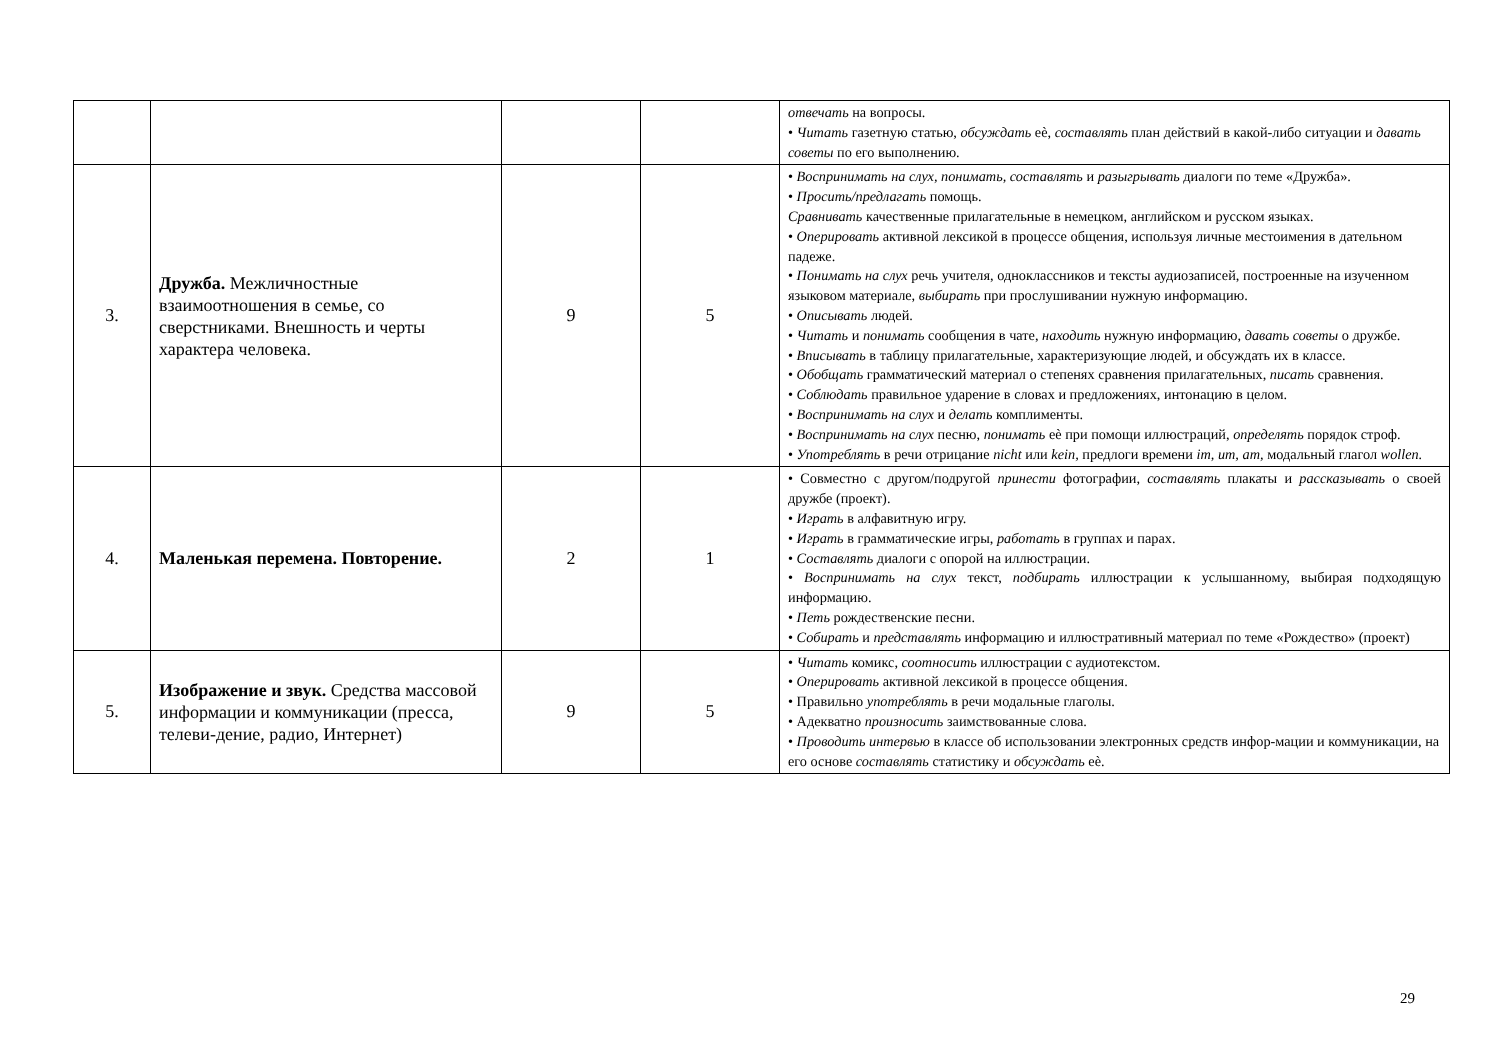| | | | | отвечать на вопросы. • Читать газетную статью, обсуждать еѐ, составлять план действий в какой-либо ситуации и давать советы по его выполнению. |
| 3. | Дружба. Межличностные взаимоотношения в семье, со сверстниками. Внешность и черты характера человека. | 9 | 5 | • Воспринимать на слух, понимать, составлять и разыгрывать диалоги по теме «Дружба». • Просить/предлагать помощь. Сравнивать качественные прилагательные в немецком, английском и русском языках. • Оперировать активной лексикой в процессе общения, используя личные местоимения в дательном падеже. • Понимать на слух речь учителя, одноклассников и тексты аудиозаписей, построенные на изученном языковом материале, выбирать при прослушивании нужную информацию. • Описывать людей. • Читать и понимать сообщения в чате, находить нужную информацию, давать советы о дружбе. • Вписывать в таблицу прилагательные, характеризующие людей, и обсуждать их в классе. • Обобщать грамматический материал о степенях сравнения прилагательных, писать сравнения. • Соблюдать правильное ударение в словах и предложениях, интонацию в целом. • Воспринимать на слух и делать комплименты. • Воспринимать на слух песню, понимать еѐ при помощи иллюстраций, определять порядок строф. • Употреблять в речи отрицание nicht или kein, предлоги времени im, um, am, модальный глагол wollen. |
| 4. | Маленькая перемена. Повторение. | 2 | 1 | • Совместно с другом/подругой принести фотографии, составлять плакаты и рассказывать о своей дружбе (проект). • Играть в алфавитную игру. • Играть в грамматические игры, работать в группах и парах. • Составлять диалоги с опорой на иллюстрации. • Воспринимать на слух текст, подбирать иллюстрации к услышанному, выбирая подходящую информацию. • Петь рождественские песни. • Собирать и представлять информацию и иллюстративный материал по теме «Рождество» (проект) |
| 5. | Изображение и звук. Средства массовой информации и коммуникации (пресса, телеви-дение, радио, Интернет) | 9 | 5 | • Читать комикс, соотносить иллюстрации с аудиотекстом. • Оперировать активной лексикой в процессе общения. • Правильно употреблять в речи модальные глаголы. • Адекватно произносить заимствованные слова. • Проводить интервью в классе об использовании электронных средств инфор-мации и коммуникации, на его основе составлять статистику и обсуждать еѐ. |
29